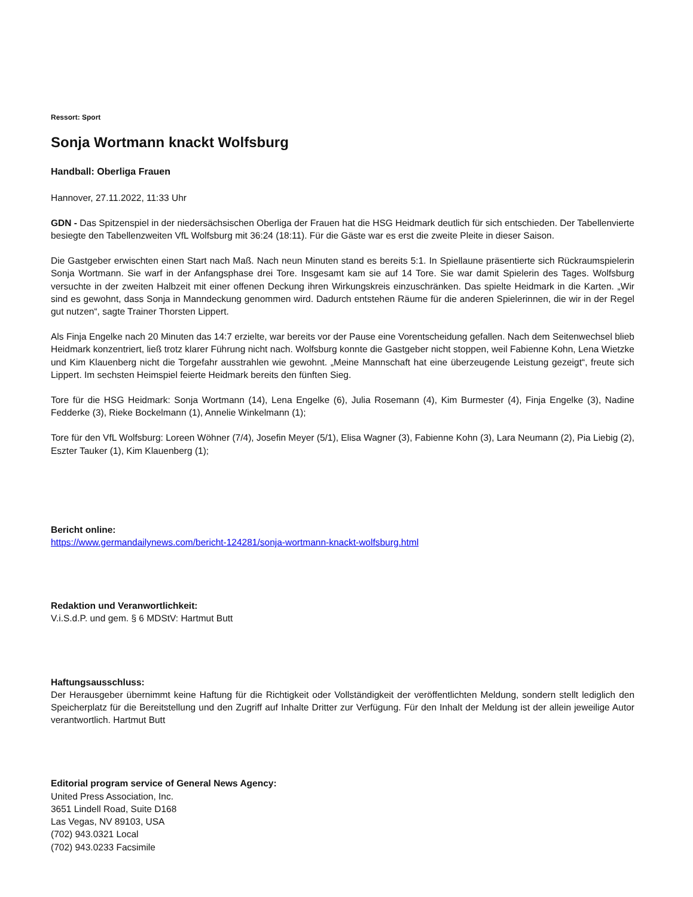Ressort: Sport
Sonja Wortmann knackt Wolfsburg
Handball: Oberliga Frauen
Hannover, 27.11.2022, 11:33 Uhr
GDN - Das Spitzenspiel in der niedersächsischen Oberliga der Frauen hat die HSG Heidmark deutlich für sich entschieden. Der Tabellenvierte besiegte den Tabellenzweiten VfL Wolfsburg mit 36:24 (18:11). Für die Gäste war es erst die zweite Pleite in dieser Saison.
Die Gastgeber erwischten einen Start nach Maß. Nach neun Minuten stand es bereits 5:1. In Spiellaune präsentierte sich Rückraumspielerin Sonja Wortmann. Sie warf in der Anfangsphase drei Tore. Insgesamt kam sie auf 14 Tore. Sie war damit Spielerin des Tages. Wolfsburg versuchte in der zweiten Halbzeit mit einer offenen Deckung ihren Wirkungskreis einzuschränken. Das spielte Heidmark in die Karten. „Wir sind es gewohnt, dass Sonja in Manndeckung genommen wird. Dadurch entstehen Räume für die anderen Spielerinnen, die wir in der Regel gut nutzen“, sagte Trainer Thorsten Lippert.
Als Finja Engelke nach 20 Minuten das 14:7 erzielte, war bereits vor der Pause eine Vorentscheidung gefallen. Nach dem Seitenwechsel blieb Heidmark konzentriert, ließ trotz klarer Führung nicht nach. Wolfsburg konnte die Gastgeber nicht stoppen, weil Fabienne Kohn, Lena Wietzke und Kim Klauenberg nicht die Torgefahr ausstrahlen wie gewohnt. „Meine Mannschaft hat eine überzeugende Leistung gezeigt“, freute sich Lippert. Im sechsten Heimspiel feierte Heidmark bereits den fünften Sieg.
Tore für die HSG Heidmark: Sonja Wortmann (14), Lena Engelke (6), Julia Rosemann (4), Kim Burmester (4), Finja Engelke (3), Nadine Fedderke (3), Rieke Bockelmann (1), Annelie Winkelmann (1);
Tore für den VfL Wolfsburg: Loreen Wöhner (7/4), Josefin Meyer (5/1), Elisa Wagner (3), Fabienne Kohn (3), Lara Neumann (2), Pia Liebig (2), Eszter Tauker (1), Kim Klauenberg (1);
Bericht online:
https://www.germandailynews.com/bericht-124281/sonja-wortmann-knackt-wolfsburg.html
Redaktion und Veranwortlichkeit:
V.i.S.d.P. und gem. § 6 MDStV: Hartmut Butt
Haftungsausschluss:
Der Herausgeber übernimmt keine Haftung für die Richtigkeit oder Vollständigkeit der veröffentlichten Meldung, sondern stellt lediglich den Speicherplatz für die Bereitstellung und den Zugriff auf Inhalte Dritter zur Verfügung. Für den Inhalt der Meldung ist der allein jeweilige Autor verantwortlich. Hartmut Butt
Editorial program service of General News Agency:
United Press Association, Inc.
3651 Lindell Road, Suite D168
Las Vegas, NV 89103, USA
(702) 943.0321 Local
(702) 943.0233 Facsimile